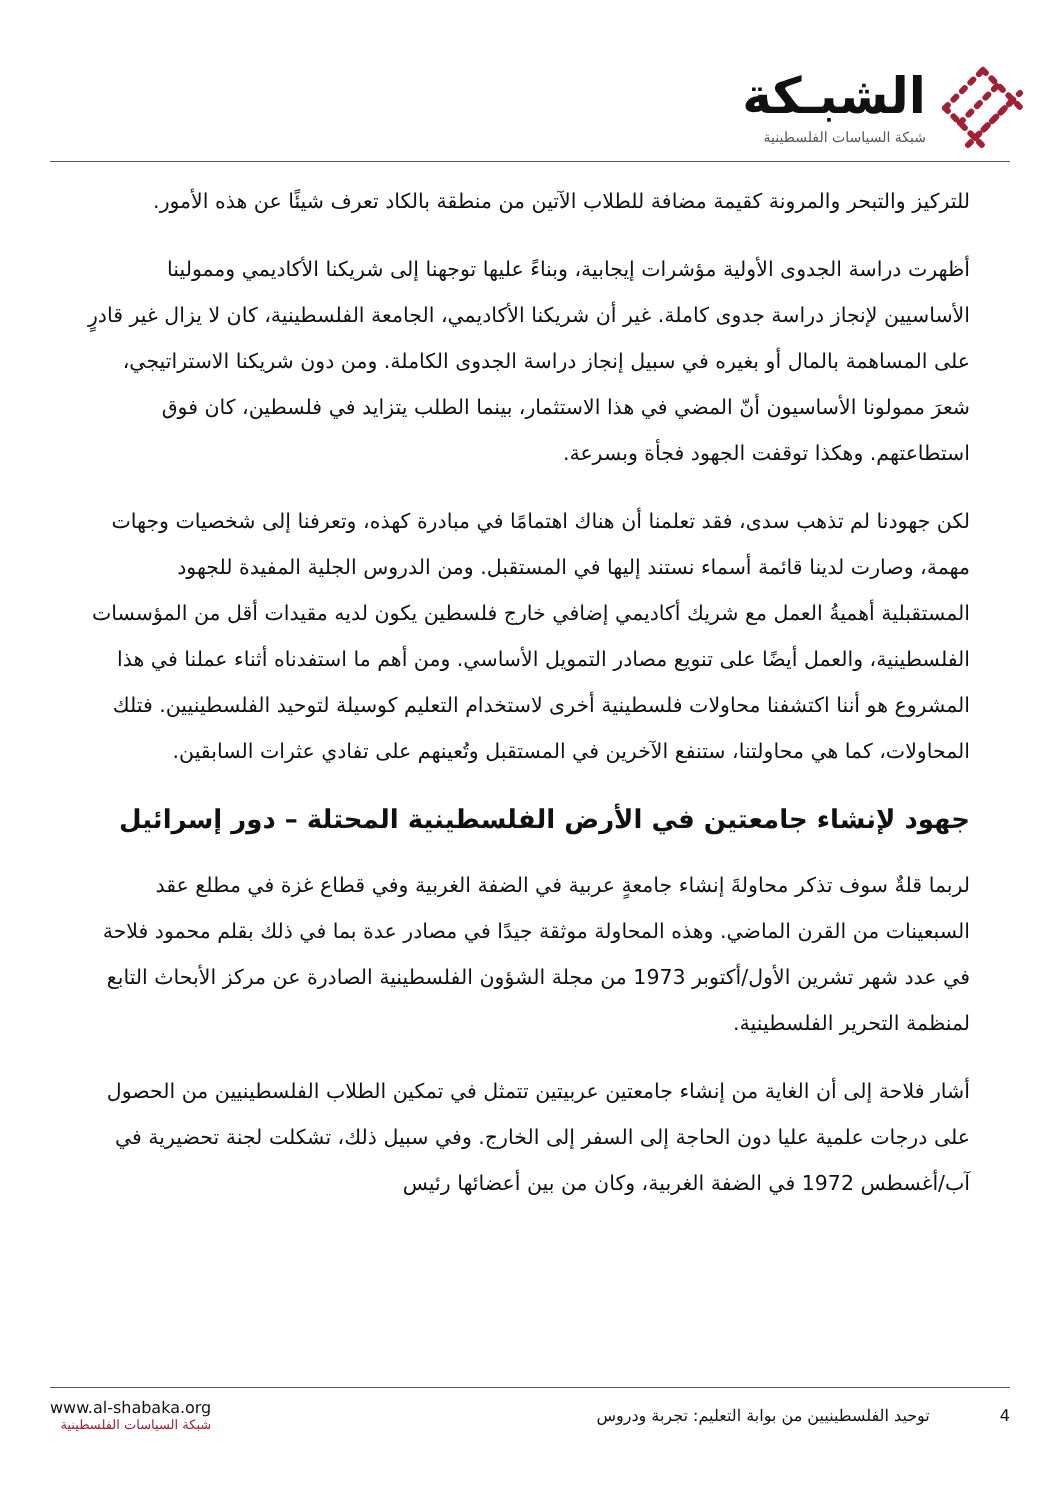الشبـكة
شبكة السياسات الفلسطينية
للتركيز والتبحر والمرونة كقيمة مضافة للطلاب الآتين من منطقة بالكاد تعرف شيئًا عن هذه الأمور.
أظهرت دراسة الجدوى الأولية مؤشرات إيجابية، وبناءً عليها توجهنا إلى شريكنا الأكاديمي وممولينا الأساسيين لإنجاز دراسة جدوى كاملة. غير أن شريكنا الأكاديمي، الجامعة الفلسطينية، كان لا يزال غير قادرٍ على المساهمة بالمال أو بغيره في سبيل إنجاز دراسة الجدوى الكاملة. ومن دون شريكنا الاستراتيجي، شعرَ ممولونا الأساسيون أنّ المضي في هذا الاستثمار، بينما الطلب يتزايد في فلسطين، كان فوق استطاعتهم. وهكذا توقفت الجهود فجأة وبسرعة.
لكن جهودنا لم تذهب سدى، فقد تعلمنا أن هناك اهتمامًا في مبادرة كهذه، وتعرفنا إلى شخصيات وجهات مهمة، وصارت لدينا قائمة أسماء نستند إليها في المستقبل. ومن الدروس الجلية المفيدة للجهود المستقبلية أهميةُ العمل مع شريك أكاديمي إضافي خارج فلسطين يكون لديه مقيدات أقل من المؤسسات الفلسطينية، والعمل أيضًا على تنويع مصادر التمويل الأساسي. ومن أهم ما استفدناه أثناء عملنا في هذا المشروع هو أننا اكتشفنا محاولات فلسطينية أخرى لاستخدام التعليم كوسيلة لتوحيد الفلسطينيين. فتلك المحاولات، كما هي محاولتنا، ستنفع الآخرين في المستقبل وتُعينهم على تفادي عثرات السابقين.
جهود لإنشاء جامعتين في الأرض الفلسطينية المحتلة – دور إسرائيل
لربما قلةٌ سوف تذكر محاولةَ إنشاء جامعةٍ عربية في الضفة الغربية وفي قطاع غزة في مطلع عقد السبعينات من القرن الماضي. وهذه المحاولة موثقة جيدًا في مصادر عدة بما في ذلك بقلم محمود فلاحة في عدد شهر تشرين الأول/أكتوبر 1973 من مجلة الشؤون الفلسطينية الصادرة عن مركز الأبحاث التابع لمنظمة التحرير الفلسطينية.
أشار فلاحة إلى أن الغاية من إنشاء جامعتين عربيتين تتمثل في تمكين الطلاب الفلسطينيين من الحصول على درجات علمية عليا دون الحاجة إلى السفر إلى الخارج. وفي سبيل ذلك، تشكلت لجنة تحضيرية في آب/أغسطس 1972 في الضفة الغربية، وكان من بين أعضائها رئيس
www.al-shabaka.org
شبكة السياسات الفلسطينية
4 توحيد الفلسطينيين من بوابة التعليم: تجربة ودروس